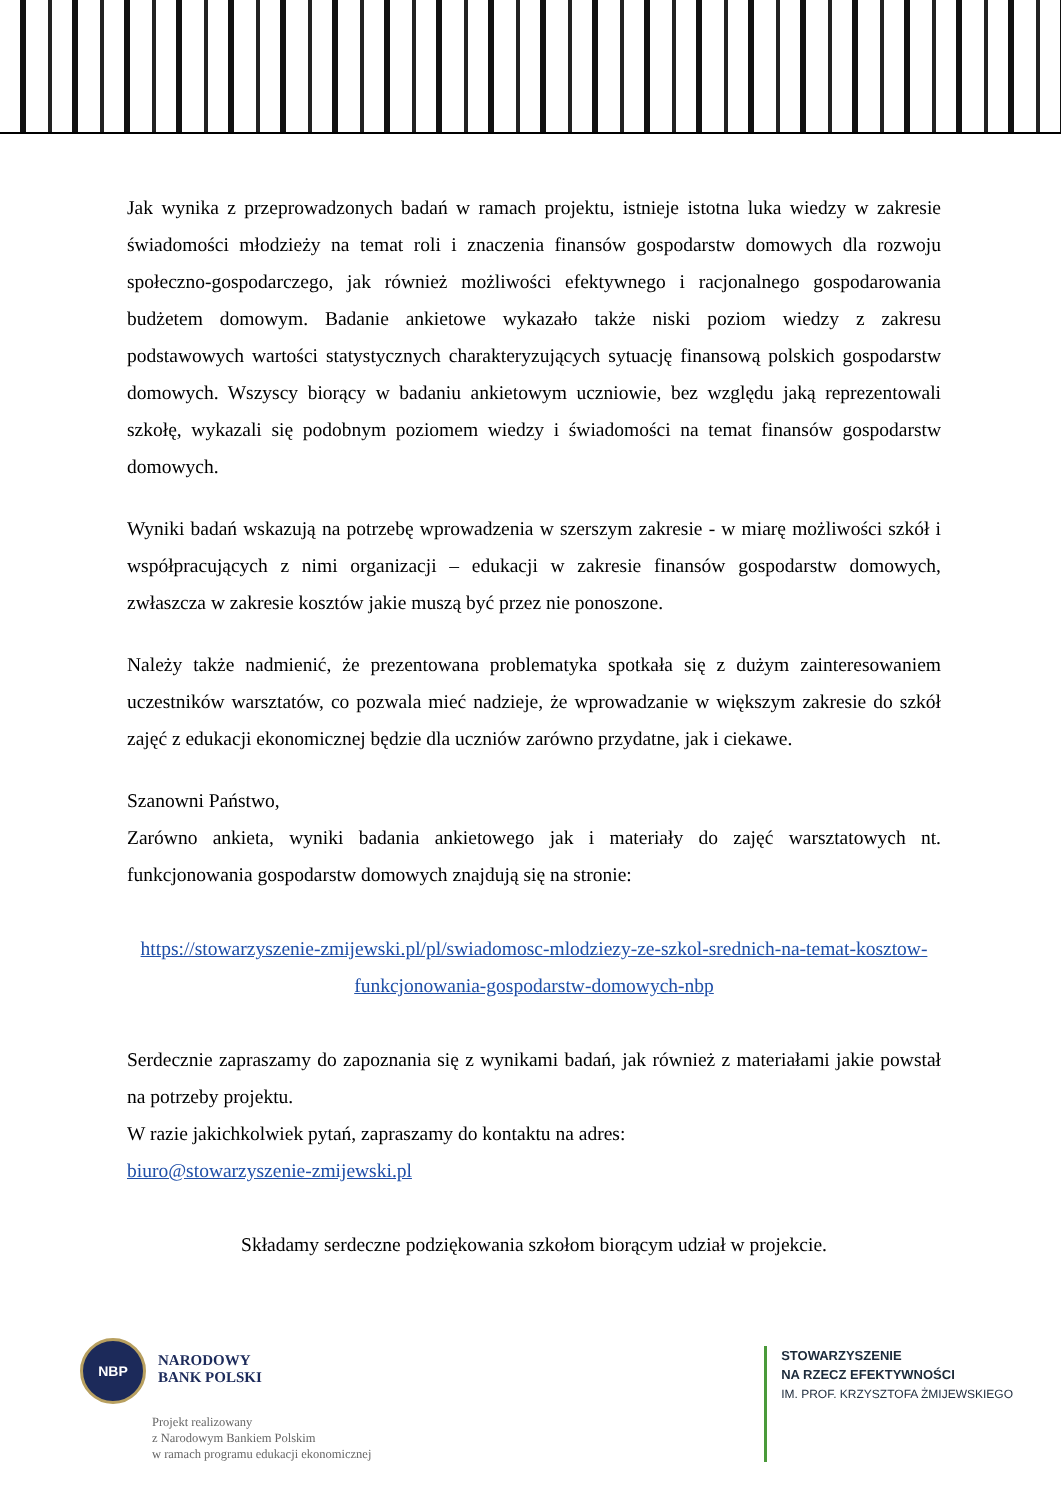Jak wynika z przeprowadzonych badań w ramach projektu, istnieje istotna luka wiedzy w zakresie świadomości młodzieży na temat roli i znaczenia finansów gospodarstw domowych dla rozwoju społeczno-gospodarczego, jak również możliwości efektywnego i racjonalnego gospodarowania budżetem domowym. Badanie ankietowe wykazało także niski poziom wiedzy z zakresu podstawowych wartości statystycznych charakteryzujących sytuację finansową polskich gospodarstw domowych. Wszyscy biorący w badaniu ankietowym uczniowie, bez względu jaką reprezentowali szkołę, wykazali się podobnym poziomem wiedzy i świadomości na temat finansów gospodarstw domowych.
Wyniki badań wskazują na potrzebę wprowadzenia w szerszym zakresie - w miarę możliwości szkół i współpracujących z nimi organizacji – edukacji w zakresie finansów gospodarstw domowych, zwłaszcza w zakresie kosztów jakie muszą być przez nie ponoszone.
Należy także nadmienić, że prezentowana problematyka spotkała się z dużym zainteresowaniem uczestników warsztatów, co pozwala mieć nadzieje, że wprowadzanie w większym zakresie do szkół zajęć z edukacji ekonomicznej będzie dla uczniów zarówno przydatne, jak i ciekawe.
Szanowni Państwo,
Zarówno ankieta, wyniki badania ankietowego jak i materiały do zajęć warsztatowych nt. funkcjonowania gospodarstw domowych znajdują się na stronie:
https://stowarzyszenie-zmijewski.pl/pl/swiadomosc-mlodziezy-ze-szkol-srednich-na-temat-kosztow-funkcjonowania-gospodarstw-domowych-nbp
Serdecznie zapraszamy do zapoznania się z wynikami badań, jak również z materiałami jakie powstał na potrzeby projektu.
W razie jakichkolwiek pytań, zapraszamy do kontaktu na adres:
biuro@stowarzyszenie-zmijewski.pl
Składamy serdeczne podziękowania szkołom biorącym udział w projekcie.
NBP
NARODOWY
BANK POLSKI
Projekt realizowany
z Narodowym Bankiem Polskim
w ramach programu edukacji ekonomicznej
STOWARZYSZENIE
NA RZECZ EFEKTYWNOŚCI
IM. PROF. KRZYSZTOFA ŻMIJEWSKIEGO